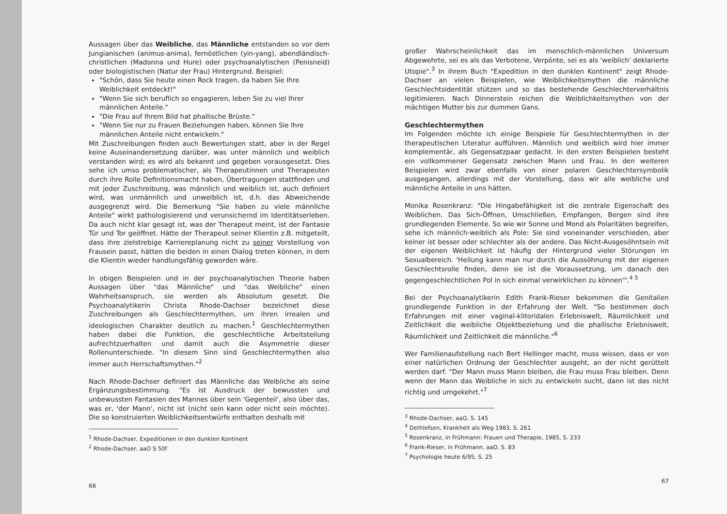Aussagen über das Weibliche, das Männliche entstanden so vor dem Jungianischen (animus-anima), fernöstlichen (yin-yang), abendländisch-christlichen (Madonna und Hure) oder psychoanalytischen (Penisneid) oder biologistischen (Natur der Frau) Hintergrund. Beispiel:
"Schön, dass Sie heute einen Rock tragen, da haben Sie Ihre Weiblichkeit entdeckt!"
"Wenn Sie sich beruflich so engagieren, leben Sie zu viel Ihrer männlichen Anteile."
"Die Frau auf Ihrem Bild hat phallische Brüste."
"Wenn Sie nur zu Frauen Beziehungen haben, können Sie Ihre männlichen Anteile nicht entwickeln."
Mit Zuschreibungen finden auch Bewertungen statt, aber in der Regel keine Auseinandersetzung darüber, was unter männlich und weiblich verstanden wird; es wird als bekannt und gegeben vorausgesetzt. Dies sehe ich umso problematischer, als Therapeutinnen und Therapeuten durch ihre Rolle Definitionsmacht haben, Übertragungen stattfinden und mit jeder Zuschreibung, was männlich und weiblich ist, auch definiert wird, was unmännlich und unweiblich ist, d.h. das Abweichende ausgegrenzt wird. Die Bemerkung "Sie haben zu viele männliche Anteile" wirkt pathologisierend und verunsichernd im Identitätserleben. Da auch nicht klar gesagt ist, was der Therapeut meint, ist der Fantasie Tür und Tor geöffnet. Hätte der Therapeut seiner Klientin z.B. mitgeteilt, dass ihre zielstrebige Karriereplanung nicht zu seiner Vorstellung von Frausein passt, hätten die beiden in einen Dialog treten können, in dem die Klientin wieder handlungsfähig geworden wäre.
In obigen Beispielen und in der psychoanalytischen Theorie haben Aussagen über "das Männliche" und "das Weibliche" einen Wahrheitsanspruch, sie werden als Absolutum gesetzt. Die Psychoanalytikerin Christa Rhode-Dachser bezeichnet diese Zuschreibungen als Geschlechtermythen, um ihren irrealen und ideologischen Charakter deutlich zu machen.<sup>1</sup> Geschlechtermythen haben dabei die Funktion, die geschlechtliche Arbeitsteilung aufrechtzuerhalten und damit auch die Asymmetrie dieser Rollenunterschiede. "In diesem Sinn sind Geschlechtermythen also immer auch Herrschaftsmythen."<sup>2</sup>
Nach Rhode-Dachser definiert das Männliche das Weibliche als seine Ergänzungsbestimmung. "Es ist Ausdruck der bewussten und unbewussten Fantasien des Mannes über sein 'Gegenteil', also über das, was er, 'der Mann', nicht ist (nicht sein kann oder nicht sein möchte). Die so konstruierten Weiblichkeitsentwürfe enthalten deshalb mit
<sup>1</sup> Rhode-Dachser, Expeditionen in den dunklen Kontinent
<sup>2</sup> Rhode-Dachser, aaO S 50f
66
großer Wahrscheinlichkeit das im menschlich-männlichen Universum Abgewehrte, sei es als das Verbotene, Verpönte, sei es als 'weiblich' deklarierte Utopie".<sup>3</sup> In ihrem Buch "Expedition in den dunklen Kontinent" zeigt Rhode-Dachser an vielen Beispielen, wie Weiblichkeitsmythen die männliche Geschlechtsidentität stützen und so das bestehende Geschlechterverhältnis legitimieren. Nach Dinnerstein reichen die Weiblichkeitsmythen von der mächtigen Mutter bis zur dummen Gans.
Geschlechtermythen
Im Folgenden möchte ich einige Beispiele für Geschlechtermythen in der therapeutischen Literatur aufführen. Männlich und weiblich wird hier immer komplementär, als Gegensatzpaar gedacht. In den ersten Beispielen besteht ein vollkommener Gegensatz zwischen Mann und Frau. In den weiteren Beispielen wird zwar ebenfalls von einer polaren Geschlechtersymbolik ausgegangen, allerdings mit der Vorstellung, dass wir alle weibliche und männliche Anteile in uns hätten.
Monika Rosenkranz: "Die Hingabefähigkeit ist die zentrale Eigenschaft des Weiblichen. Das Sich-Öffnen, Umschließen, Empfangen, Bergen sind ihre grundlegenden Elemente. So wie wir Sonne und Mond als Polaritäten begreifen, sehe ich männlich-weiblich als Pole: Sie sind voneinander verschieden, aber keiner ist besser oder schlechter als der andere. Das Nicht-Ausgesöhntsein mit der eigenen Weiblichkeit ist häufig der Hintergrund vieler Störungen im Sexualbereich. 'Heilung kann man nur durch die Aussöhnung mit der eigenen Geschlechtsrolle finden, denn sie ist die Voraussetzung, um danach den gegengeschlechtlichen Pol in sich einmal verwirklichen zu können'".<sup>4 5</sup>
Bei der Psychoanalytikerin Edith Frank-Rieser bekommen die Genitalien grundlegende Funktion in der Erfahrung der Welt. "So bestimmen doch Erfahrungen mit einer vaginal-klitoridalen Erlebniswelt, Räumlichkeit und Zeitlichkeit die weibliche Objektbeziehung und die phallische Erlebniswelt, Räumlichkeit und Zeitlichkeit die männliche."<sup>6</sup>
Wer Familienaufstellung nach Bert Hellinger macht, muss wissen, dass er von einer natürlichen Ordnung der Geschlechter ausgeht, an der nicht gerüttelt werden darf. "Der Mann muss Mann bleiben, die Frau muss Frau bleiben. Denn wenn der Mann das Weibliche in sich zu entwickeln sucht, dann ist das nicht richtig und umgekehrt."<sup>7</sup>
<sup>3</sup> Rhode-Dachser, aaO, S. 145
<sup>4</sup> Dethlefsen, Krankheit als Weg 1983, S. 261
<sup>5</sup> Rosenkranz, in Frühmann: Frauen und Therapie, 1985, S. 233
<sup>6</sup> Frank-Rieser, in Frühmann, aaO, S. 83
<sup>7</sup> Psychologie heute 6/95, S. 25
67